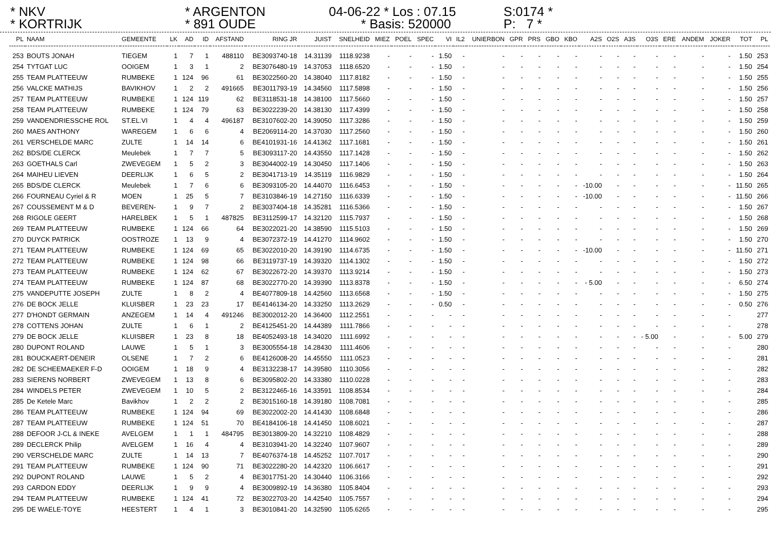* NKV
* KORTRIJK
* ARGENTON
* 891 OUDE
04-06-22 * Los : 07.15
* Basis: 520000
S:0174 *
P: 7 *
| PL | NAAM | GEMEENTE | LK | AD | ID | AFSTAND | RING JR | JUIST | SNELHEID | MIEZ | POEL | SPEC | VI | IL2 | UNIERBON | GPR | PRS | GBO | KBO | A2S | O2S | A3S | O3S | ERE | ANDEM | JOKER | TOT | PL |
| --- | --- | --- | --- | --- | --- | --- | --- | --- | --- | --- | --- | --- | --- | --- | --- | --- | --- | --- | --- | --- | --- | --- | --- | --- | --- | --- | --- | --- |
| 253 | BOUTS JONAH | TIEGEM | 1 | 7 | 1 | 488110 | BE3093740-18 | 14.31139 | 1118.9238 | - | - | - | 1.50 | - | - | - | - | - | - | - | - | - | - | - | - | - | 1.50 | 253 |
| 254 | TYTGAT LUC | OOIGEM | 1 | 3 | 1 | 2 | BE3076480-19 | 14.37053 | 1118.6520 | - | - | - | 1.50 | - | - | - | - | - | - | - | - | - | - | - | - | - | 1.50 | 254 |
| 255 | TEAM PLATTEEUW | RUMBEKE | 1 | 124 | 96 | 61 | BE3022560-20 | 14.38040 | 1117.8182 | - | - | - | 1.50 | - | - | - | - | - | - | - | - | - | - | - | - | - | 1.50 | 255 |
| 256 | VALCKE MATHIJS | BAVIKHOV | 1 | 2 | 2 | 491665 | BE3011793-19 | 14.34560 | 1117.5898 | - | - | - | 1.50 | - | - | - | - | - | - | - | - | - | - | - | - | - | 1.50 | 256 |
| 257 | TEAM PLATTEEUW | RUMBEKE | 1 | 124 | 119 | 62 | BE3118531-18 | 14.38100 | 1117.5660 | - | - | - | 1.50 | - | - | - | - | - | - | - | - | - | - | - | - | - | 1.50 | 257 |
| 258 | TEAM PLATTEEUW | RUMBEKE | 1 | 124 | 79 | 63 | BE3022239-20 | 14.38130 | 1117.4399 | - | - | - | 1.50 | - | - | - | - | - | - | - | - | - | - | - | - | - | 1.50 | 258 |
| 259 | VANDENDRIESSCHE ROL | ST.EL.VI | 1 | 4 | 4 | 496187 | BE3107602-20 | 14.39050 | 1117.3286 | - | - | - | 1.50 | - | - | - | - | - | - | - | - | - | - | - | - | - | 1.50 | 259 |
| 260 | MAES ANTHONY | WAREGEM | 1 | 6 | 6 | 4 | BE2069114-20 | 14.37030 | 1117.2560 | - | - | - | 1.50 | - | - | - | - | - | - | - | - | - | - | - | - | - | 1.50 | 260 |
| 261 | VERSCHELDE MARC | ZULTE | 1 | 14 | 14 | 6 | BE4101931-16 | 14.41362 | 1117.1681 | - | - | - | 1.50 | - | - | - | - | - | - | - | - | - | - | - | - | - | 1.50 | 261 |
| 262 | BDS/DE CLERCK | Meulebek | 1 | 7 | 7 | 5 | BE3093117-20 | 14.43550 | 1117.1428 | - | - | - | 1.50 | - | - | - | - | - | - | - | - | - | - | - | - | - | 1.50 | 262 |
| 263 | GOETHALS Carl | ZWEVEGEM | 1 | 5 | 2 | 3 | BE3044002-19 | 14.30450 | 1117.1406 | - | - | - | 1.50 | - | - | - | - | - | - | - | - | - | - | - | - | - | 1.50 | 263 |
| 264 | MAIHEU LIEVEN | DEERLIJK | 1 | 6 | 5 | 2 | BE3041713-19 | 14.35119 | 1116.9829 | - | - | - | 1.50 | - | - | - | - | - | - | - | - | - | - | - | - | - | 1.50 | 264 |
| 265 | BDS/DE CLERCK | Meulebek | 1 | 7 | 6 | 6 | BE3093105-20 | 14.44070 | 1116.6453 | - | - | - | 1.50 | - | - | - | - | - | - | -10.00 | - | - | - | - | - | - | 11.50 | 265 |
| 266 | FOURNEAU Cyriel & R | MOEN | 1 | 25 | 5 | 7 | BE3103846-19 | 14.27150 | 1116.6339 | - | - | - | 1.50 | - | - | - | - | - | - | -10.00 | - | - | - | - | - | - | 11.50 | 266 |
| 267 | COUSSEMENT M & D | BEVEREN- | 1 | 9 | 7 | 2 | BE3037404-18 | 14.35281 | 1116.5366 | - | - | - | 1.50 | - | - | - | - | - | - | - | - | - | - | - | - | - | 1.50 | 267 |
| 268 | RIGOLE GEERT | HARELBEK | 1 | 5 | 1 | 487825 | BE3112599-17 | 14.32120 | 1115.7937 | - | - | - | 1.50 | - | - | - | - | - | - | - | - | - | - | - | - | - | 1.50 | 268 |
| 269 | TEAM PLATTEEUW | RUMBEKE | 1 | 124 | 66 | 64 | BE3022021-20 | 14.38590 | 1115.5103 | - | - | - | 1.50 | - | - | - | - | - | - | - | - | - | - | - | - | - | 1.50 | 269 |
| 270 | DUYCK PATRICK | OOSTROZE | 1 | 13 | 9 | 4 | BE3072372-19 | 14.41270 | 1114.9602 | - | - | - | 1.50 | - | - | - | - | - | - | - | - | - | - | - | - | - | 1.50 | 270 |
| 271 | TEAM PLATTEEUW | RUMBEKE | 1 | 124 | 69 | 65 | BE3022010-20 | 14.39190 | 1114.6735 | - | - | - | 1.50 | - | - | - | - | - | - | -10.00 | - | - | - | - | - | - | 11.50 | 271 |
| 272 | TEAM PLATTEEUW | RUMBEKE | 1 | 124 | 98 | 66 | BE3119737-19 | 14.39320 | 1114.1302 | - | - | - | 1.50 | - | - | - | - | - | - | - | - | - | - | - | - | - | 1.50 | 272 |
| 273 | TEAM PLATTEEUW | RUMBEKE | 1 | 124 | 62 | 67 | BE3022672-20 | 14.39370 | 1113.9214 | - | - | - | 1.50 | - | - | - | - | - | - | - | - | - | - | - | - | - | 1.50 | 273 |
| 274 | TEAM PLATTEEUW | RUMBEKE | 1 | 124 | 87 | 68 | BE3022770-20 | 14.39390 | 1113.8378 | - | - | - | 1.50 | - | - | - | - | - | - | - 5.00 | - | - | - | - | - | - | 6.50 | 274 |
| 275 | VANDEPUTTE JOSEPH | ZULTE | 1 | 8 | 2 | 4 | BE4077809-18 | 14.42560 | 1113.6568 | - | - | - | 1.50 | - | - | - | - | - | - | - | - | - | - | - | - | - | 1.50 | 275 |
| 276 | DE BOCK JELLE | KLUISBER | 1 | 23 | 23 | 17 | BE4146134-20 | 14.33250 | 1113.2629 | - | - | - | 0.50 | - | - | - | - | - | - | - | - | - | - | - | - | - | 0.50 | 276 |
| 277 | D'HONDT GERMAIN | ANZEGEM | 1 | 14 | 4 | 491246 | BE3002012-20 | 14.36400 | 1112.2551 | - | - | - | - | - | - | - | - | - | - | - | - | - | - | - | - | - | | 277 |
| 278 | COTTENS JOHAN | ZULTE | 1 | 6 | 1 | 2 | BE4125451-20 | 14.44389 | 1111.7866 | - | - | - | - | - | - | - | - | - | - | - | - | - | - | - | - | - | | 278 |
| 279 | DE BOCK JELLE | KLUISBER | 1 | 23 | 8 | 18 | BE4052493-18 | 14.34020 | 1111.6992 | - | - | - | - | - | - | - | - | - | - | - | - | - | - 5.00 | - | - | - | 5.00 | 279 |
| 280 | DUPONT ROLAND | LAUWE | 1 | 5 | 1 | 3 | BE3005554-18 | 14.28430 | 1111.4606 | - | - | - | - | - | - | - | - | - | - | - | - | - | - | - | - | - | | 280 |
| 281 | BOUCKAERT-DENEIR | OLSENE | 1 | 7 | 2 | 6 | BE4126008-20 | 14.45550 | 1111.0523 | - | - | - | - | - | - | - | - | - | - | - | - | - | - | - | - | - | | 281 |
| 282 | DE SCHEEMAEKER F-D | OOIGEM | 1 | 18 | 9 | 4 | BE3132238-17 | 14.39580 | 1110.3056 | - | - | - | - | - | - | - | - | - | - | - | - | - | - | - | - | - | | 282 |
| 283 | SIERENS NORBERT | ZWEVEGEM | 1 | 13 | 8 | 6 | BE3095802-20 | 14.33380 | 1110.0228 | - | - | - | - | - | - | - | - | - | - | - | - | - | - | - | - | - | | 283 |
| 284 | WINDELS PETER | ZWEVEGEM | 1 | 10 | 5 | 2 | BE3122465-16 | 14.33591 | 1108.8534 | - | - | - | - | - | - | - | - | - | - | - | - | - | - | - | - | - | | 284 |
| 285 | De Ketele Marc | Bavikhov | 1 | 2 | 2 | 2 | BE3015160-18 | 14.39180 | 1108.7081 | - | - | - | - | - | - | - | - | - | - | - | - | - | - | - | - | - | | 285 |
| 286 | TEAM PLATTEEUW | RUMBEKE | 1 | 124 | 94 | 69 | BE3022002-20 | 14.41430 | 1108.6848 | - | - | - | - | - | - | - | - | - | - | - | - | - | - | - | - | - | | 286 |
| 287 | TEAM PLATTEEUW | RUMBEKE | 1 | 124 | 51 | 70 | BE4184106-18 | 14.41450 | 1108.6021 | - | - | - | - | - | - | - | - | - | - | - | - | - | - | - | - | - | | 287 |
| 288 | DEFOOR J-CL & INEKE | AVELGEM | 1 | 1 | 1 | 484795 | BE3013809-20 | 14.32210 | 1108.4829 | - | - | - | - | - | - | - | - | - | - | - | - | - | - | - | - | - | | 288 |
| 289 | DECLERCK Philip | AVELGEM | 1 | 16 | 4 | 4 | BE3103941-20 | 14.32240 | 1107.9607 | - | - | - | - | - | - | - | - | - | - | - | - | - | - | - | - | - | | 289 |
| 290 | VERSCHELDE MARC | ZULTE | 1 | 14 | 13 | 7 | BE4076374-18 | 14.45252 | 1107.7017 | - | - | - | - | - | - | - | - | - | - | - | - | - | - | - | - | - | | 290 |
| 291 | TEAM PLATTEEUW | RUMBEKE | 1 | 124 | 90 | 71 | BE3022280-20 | 14.42320 | 1106.6617 | - | - | - | - | - | - | - | - | - | - | - | - | - | - | - | - | - | | 291 |
| 292 | DUPONT ROLAND | LAUWE | 1 | 5 | 2 | 4 | BE3017751-20 | 14.30440 | 1106.3166 | - | - | - | - | - | - | - | - | - | - | - | - | - | - | - | - | - | | 292 |
| 293 | CARDON EDDY | DEERLIJK | 1 | 9 | 9 | 4 | BE3009892-19 | 14.36380 | 1105.8404 | - | - | - | - | - | - | - | - | - | - | - | - | - | - | - | - | - | | 293 |
| 294 | TEAM PLATTEEUW | RUMBEKE | 1 | 124 | 41 | 72 | BE3022703-20 | 14.42540 | 1105.7557 | - | - | - | - | - | - | - | - | - | - | - | - | - | - | - | - | - | | 294 |
| 295 | DE WAELE-TOYE | HEESTERT | 1 | 4 | 1 | 3 | BE3010841-20 | 14.32590 | 1105.6265 | - | - | - | - | - | - | - | - | - | - | - | - | - | - | - | - | - | | 295 |